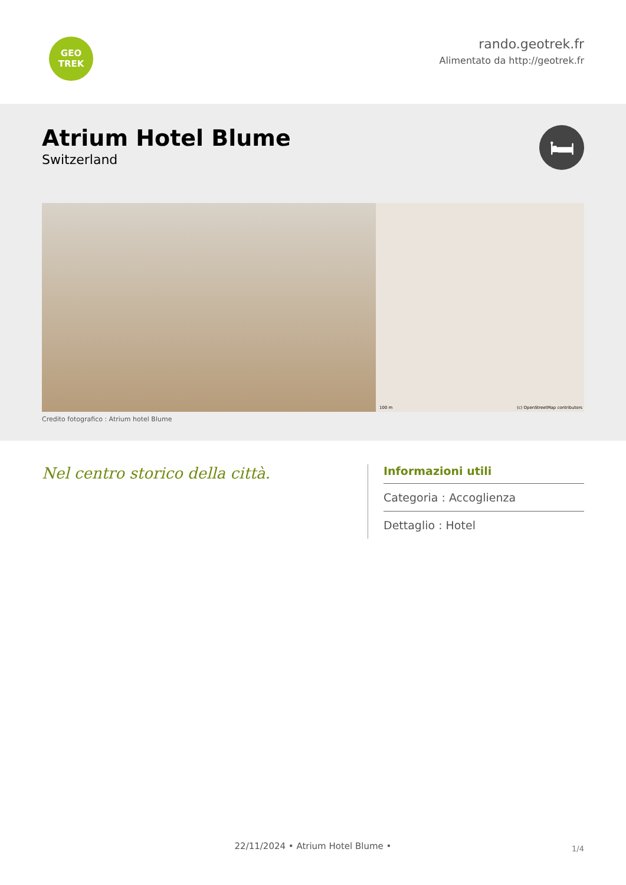GEO
TREK
rando.geotrek.fr
Alimentato da http://geotrek.fr
Atrium Hotel Blume
Switzerland
🛏
100 m (c) OpenStreetMap contributors
Credito fotografico : Atrium hotel Blume
Nel centro storico della città.
Informazioni utili
Categoria : Accoglienza
Dettaglio : Hotel
1/4 22/11/2024 • Atrium Hotel Blume •